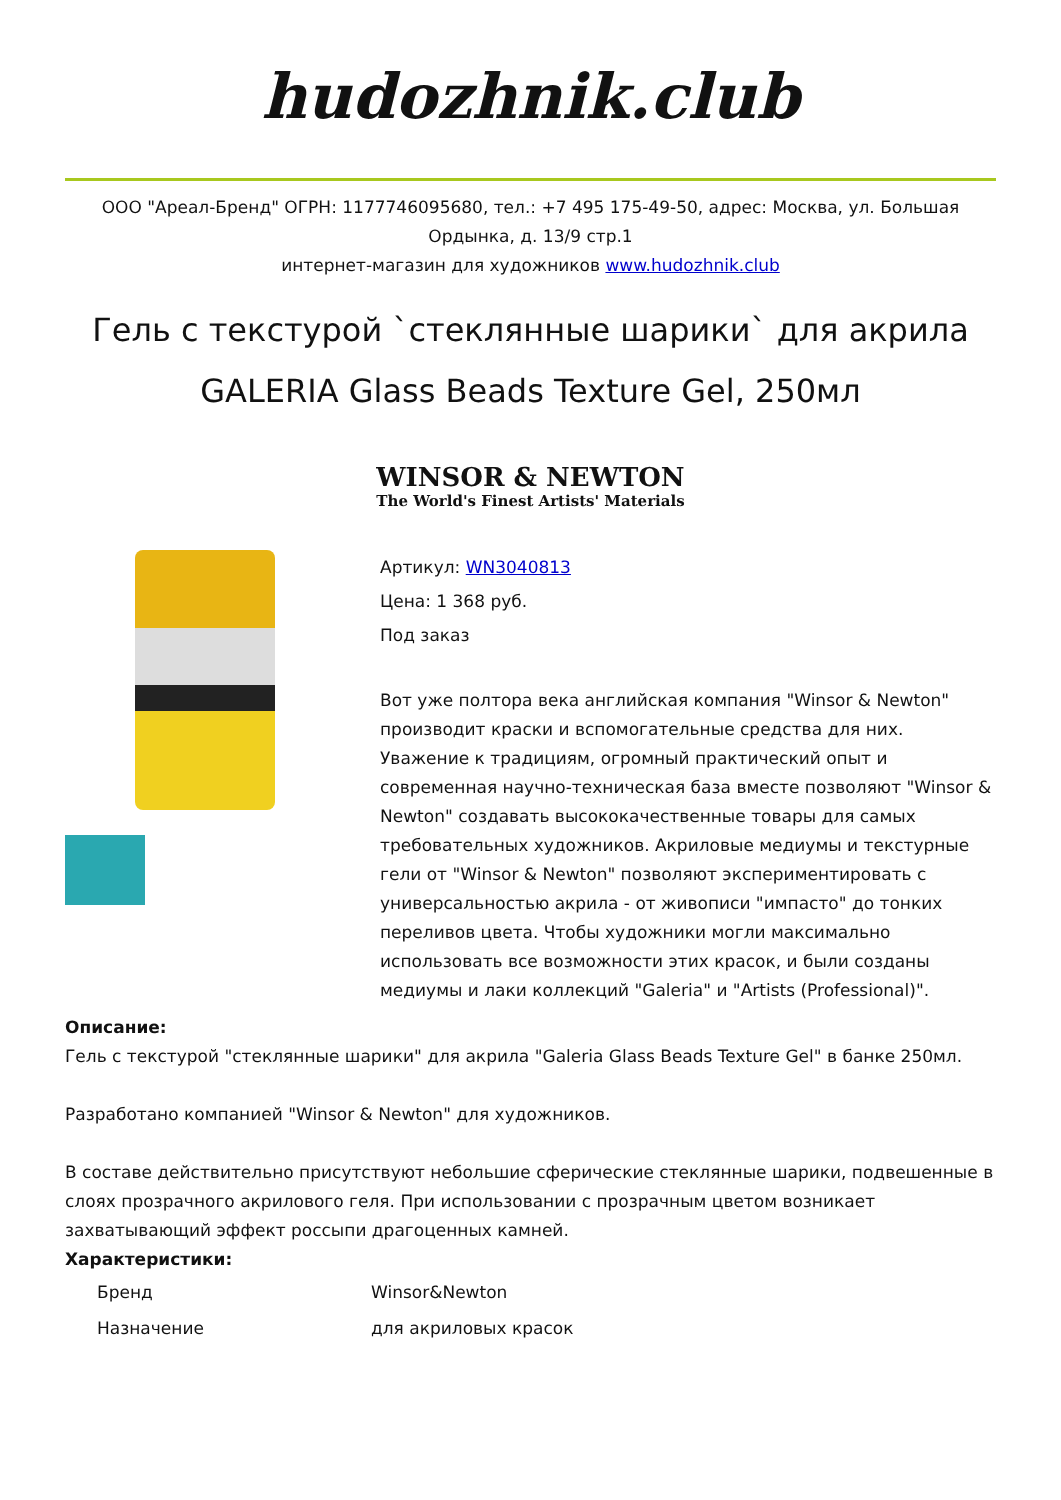hudozhnik.club
ООО "Ареал-Бренд" ОГРН: 1177746095680, тел.: +7 495 175-49-50, адрес: Москва, ул. Большая Ордынка, д. 13/9 стр.1
интернет-магазин для художников www.hudozhnik.club
Гель с текстурой `стеклянные шарики` для акрила GALERIA Glass Beads Texture Gel, 250мл
WINSOR & NEWTON
The World's Finest Artists' Materials
Артикул: WN3040813
Цена: 1 368 руб.
Под заказ
Вот уже полтора века английская компания "Winsor & Newton" производит краски и вспомогательные средства для них. Уважение к традициям, огромный практический опыт и современная научно-техническая база вместе позволяют "Winsor & Newton" создавать высококачественные товары для самых требовательных художников. Акриловые медиумы и текстурные гели от "Winsor & Newton" позволяют экспериментировать с универсальностью акрила - от живописи "импасто" до тонких переливов цвета. Чтобы художники могли максимально использовать все возможности этих красок, и были созданы медиумы и лаки коллекций "Galeria" и "Artists (Professional)".
Описание:
Гель с текстурой "стеклянные шарики" для акрила "Galeria Glass Beads Texture Gel" в банке 250мл.
Разработано компанией "Winsor & Newton" для художников.
В составе действительно присутствуют небольшие сферические стеклянные шарики, подвешенные в слоях прозрачного акрилового геля. При использовании с прозрачным цветом возникает захватывающий эффект россыпи драгоценных камней.
Характеристики:
| Бренд | Winsor&Newton |
| Назначение | для акриловых красок |